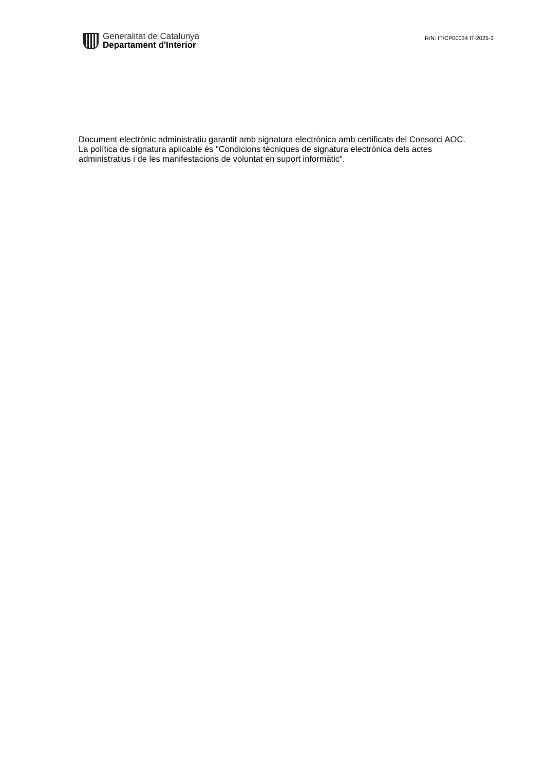Generalitat de Catalunya
Departament d'Interior
R/N: IT/CP00034 IT-2025-3
Document electrònic administratiu garantit amb signatura electrònica amb certificats del Consorci AOC. La política de signatura aplicable és "Condicions tècniques de signatura electrònica dels actes administratius i de les manifestacions de voluntat en suport informàtic".